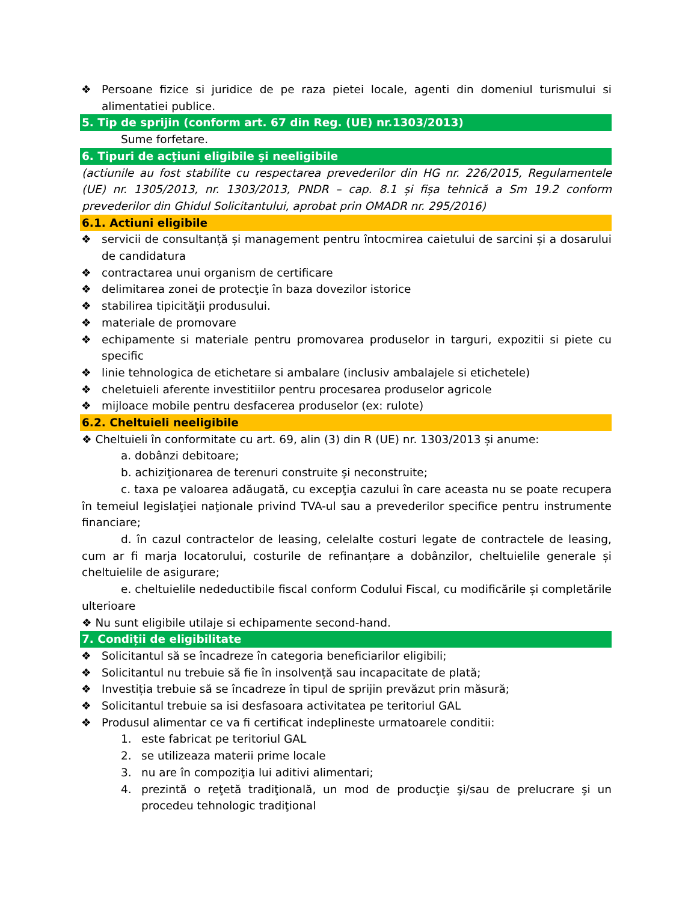❖ Persoane fizice si juridice de pe raza pietei locale, agenti din domeniul turismului si alimentatiei publice.
5. Tip de sprijin (conform art. 67 din Reg. (UE) nr.1303/2013)
Sume forfetare.
6. Tipuri de acţiuni eligibile şi neeligibile
(actiunile au fost stabilite cu respectarea prevederilor din HG nr. 226/2015, Regulamentele (UE) nr. 1305/2013, nr. 1303/2013, PNDR – cap. 8.1 și fișa tehnică a Sm 19.2 conform prevederilor din Ghidul Solicitantului, aprobat prin OMADR nr. 295/2016)
6.1. Actiuni eligibile
❖ servicii de consultanță și management pentru întocmirea caietului de sarcini și a dosarului de candidatura
❖ contractarea unui organism de certificare
❖ delimitarea zonei de protecţie în baza dovezilor istorice
❖ stabilirea tipicităţii produsului.
❖ materiale de promovare
❖ echipamente si materiale pentru promovarea produselor in targuri, expozitii si piete cu specific
❖ linie tehnologica de etichetare si ambalare (inclusiv ambalajele si etichetele)
❖ cheletuieli aferente investitiilor pentru procesarea produselor agricole
❖ mijloace mobile pentru desfacerea produselor (ex: rulote)
6.2. Cheltuieli neeligibile
❖ Cheltuieli în conformitate cu art. 69, alin (3) din R (UE) nr. 1303/2013 și anume:
a. dobânzi debitoare;
b. achiziţionarea de terenuri construite şi neconstruite;
c. taxa pe valoarea adăugată, cu excepţia cazului în care aceasta nu se poate recupera în temeiul legislaţiei naţionale privind TVA-ul sau a prevederilor specifice pentru instrumente financiare;
d. în cazul contractelor de leasing, celelalte costuri legate de contractele de leasing, cum ar fi marja locatorului, costurile de refinanțare a dobânzilor, cheltuielile generale și cheltuielile de asigurare;
e. cheltuielile nedeductibile fiscal conform Codului Fiscal, cu modificările și completările ulterioare
❖ Nu sunt eligibile utilaje si echipamente second-hand.
7. Condiții de eligibilitate
❖ Solicitantul să se încadreze în categoria beneficiarilor eligibili;
❖ Solicitantul nu trebuie să fie în insolvență sau incapacitate de plată;
❖ Investiția trebuie să se încadreze în tipul de sprijin prevăzut prin măsură;
❖ Solicitantul trebuie sa isi desfasoara activitatea pe teritoriul GAL
❖ Produsul alimentar ce va fi certificat indeplineste urmatoarele conditii:
1. este fabricat pe teritoriul GAL
2. se utilizeaza materii prime locale
3. nu are în compoziţia lui aditivi alimentari;
4. prezintă o reţetă tradiţională, un mod de producţie şi/sau de prelucrare şi un procedeu tehnologic tradiţional